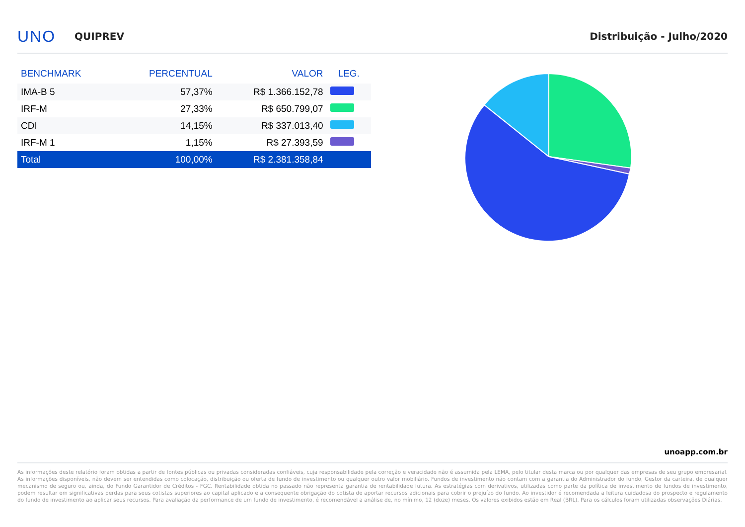UNO QUIPREV Distribuição - Julho/2020
| BENCHMARK | PERCENTUAL | VALOR | LEG. |
| --- | --- | --- | --- |
| IMA-B 5 | 57,37% | R$ 1.366.152,78 | |
| IRF-M | 27,33% | R$ 650.799,07 | |
| CDI | 14,15% | R$ 337.013,40 | |
| IRF-M 1 | 1,15% | R$ 27.393,59 | |
| Total | 100,00% | R$ 2.381.358,84 | |
unoapp.com.br
As informações deste relatório foram obtidas a partir de fontes públicas ou privadas consideradas confiáveis, cuja responsabilidade pela correção e veracidade não é assumida pela LEMA, pelo titular desta marca ou por qualquer das empresas de seu grupo empresarial. As informações disponíveis, não devem ser entendidas como colocação, distribuição ou oferta de fundo de investimento ou qualquer outro valor mobiliário. Fundos de investimento não contam com a garantia do Administrador do fundo, Gestor da carteira, de qualquer mecanismo de seguro ou, ainda, do Fundo Garantidor de Créditos - FGC. Rentabilidade obtida no passado não representa garantia de rentabilidade futura. As estratégias com derivativos, utilizadas como parte da política de investimento de fundos de investimento, podem resultar em significativas perdas para seus cotistas superiores ao capital aplicado e a consequente obrigação do cotista de aportar recursos adicionais para cobrir o prejuízo do fundo. Ao investidor é recomendada a leitura cuidadosa do prospecto e regulamento do fundo de investimento ao aplicar seus recursos. Para avaliação da performance de um fundo de investimento, é recomendável a análise de, no mínimo, 12 (doze) meses. Os valores exibidos estão em Real (BRL). Para os cálculos foram utilizadas observações Diárias.